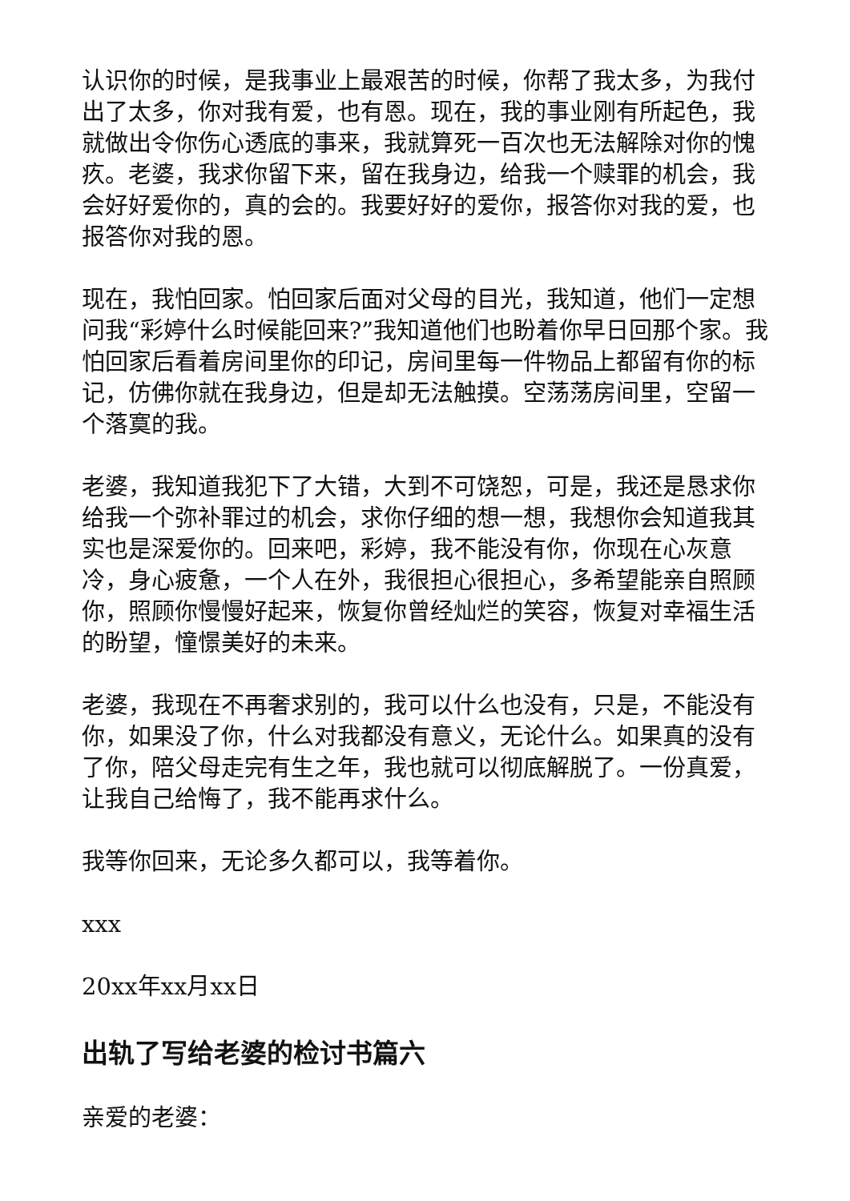认识你的时候，是我事业上最艰苦的时候，你帮了我太多，为我付出了太多，你对我有爱，也有恩。现在，我的事业刚有所起色，我就做出令你伤心透底的事来，我就算死一百次也无法解除对你的愧疚。老婆，我求你留下来，留在我身边，给我一个赎罪的机会，我会好好爱你的，真的会的。我要好好的爱你，报答你对我的爱，也报答你对我的恩。
现在，我怕回家。怕回家后面对父母的目光，我知道，他们一定想问我“彩婷什么时候能回来?”我知道他们也盼着你早日回那个家。我怕回家后看着房间里你的印记，房间里每一件物品上都留有你的标记，仿佛你就在我身边，但是却无法触摸。空荡荡房间里，空留一个落寞的我。
老婆，我知道我犯下了大错，大到不可饶恕，可是，我还是恳求你给我一个弥补罪过的机会，求你仔细的想一想，我想你会知道我其实也是深爱你的。回来吧，彩婷，我不能没有你，你现在心灰意冷，身心疲惫，一个人在外，我很担心很担心，多希望能亲自照顾你，照顾你慢慢好起来，恢复你曾经灿烂的笑容，恢复对幸福生活的盼望，憧憬美好的未来。
老婆，我现在不再奢求别的，我可以什么也没有，只是，不能没有你，如果没了你，什么对我都没有意义，无论什么。如果真的没有了你，陪父母走完有生之年，我也就可以彻底解脱了。一份真爱，让我自己给悔了，我不能再求什么。
我等你回来，无论多久都可以，我等着你。
xxx
20xx年xx月xx日
出轨了写给老婆的检讨书篇六
亲爱的老婆：